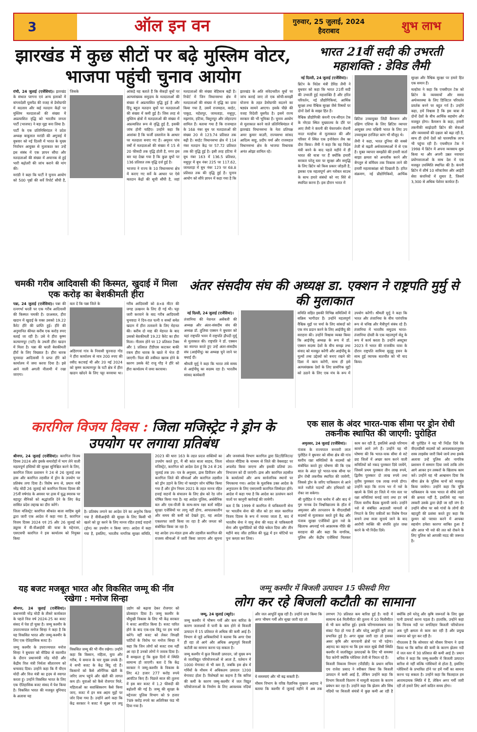3
ऑल इन वन
गुरुवार, 25 जुलाई, 2024
हैदराबाद
शुभ लाभ
झारखंड में कुछ सीटों पर बढ़े मुस्लिम वोटर, भाजपा पहुंची चुनाव आयोग
रांची, 24 जुलाई (एजेंसियां)। झारखंड के संथाल परगना एवं अन्य इलाकों में बांग्लादेशी घुसपैठ की वजह से डेमोग्राफी में बदलाव और कई मतदान केंद्रों पर मुस्लिम मतदाताओं की संख्या में अप्रत्याशित वृद्धि को भारतीय जनता पार्टी (भाजपा) ने बड़ा मुद्दा बना लिया है।
पार्टी के एक प्रतिनिधिमंडल ने प्रदेश अध्यक्ष बाबूलाल मरांडी की अगुवाई में बुधवार को नई दिल्ली में भारत के मुख्य निर्वाचन आयुक्त से मुलाकात कर उन्हें इस संबंध में एक ज्ञापन सौंपा और मतदाताओं की संख्या में अचानक से हुई भारी बढ़ोतरी की जांच कराने की मांग की।
मरांडी ने कहा कि पार्टी ने चुनाव आयोग को 500 पृष्ठों की सर्वे रिपोर्ट सौंपी है, जिसके
आंकड़े यह बताते हैं कि सैकड़ों बूथों पर अल्पसंख्यक समुदाय के मतदाताओं की संख्या में अप्रत्याशित वृद्धि हुई है और हिंदू बहुल मतदान बूथों पर मतदाताओं की संख्या में कमी हुई है। जिस तरह से मुस्लिम क्षेत्रों में मतदाताओं की संख्या में अप्रत्याशित रूप से वृद्धि हुई है, इसकी जांच होनी चाहिए। उन्होंने कहा कि आशंका है कि फर्जी दस्तावेज के आधार पर मतदाता बनाए गए हैं। अमूमन पांच वर्षों में मतदाताओं की संख्या में 15 से 20 फीसदी तक वृद्धि होती है, मगर इस बार यह देखा गया है कि कुछ बूथों पर 136 प्रतिशत तक वृद्धि दर्ज हुई है।
भाजपा ने राज्य के 10 विधानसभा क्षेत्र में कराए गए सर्वे के आधार पर ऐसे मतदान केंद्रों की सूची सौंपी है, जहां मतदाताओं की संख्या बेहिसाब बढ़ी है। रिपोर्ट में जिन विधानसभा क्षेत्र में मतदाताओं की संख्या में वृद्धि का दावा किया गया है, उसमें राजमहल, बरहेट, पाकुड़, महेशपुर, जामताड़ा, मधुपुर, मझगांव, हटिया, बिशुनपुर और लोहरदगा शामिल हैं। बताया गया है कि राजमहल के 168 नंबर बूथ पर मतदाताओं की संख्या 20 से 123.74 प्रतिशत तक बढ़ी है। बरहेट विधानसभा क्षेत्र में 114 नंबर मतदान केंद्र पर 57.72 प्रतिशत तक की वृद्धि हुई है। इसी तरह हटिया में बूथ नंबर 163 में 136.5 प्रतिशत, मधुपुर में बूथ नंबर 225 पर 117.62, जामताड़ा में बूथ नंबर 123 पर 68.8 प्रतिशत तक की वृद्धि हुई है। चुनाव आयोग को सौंपे ज्ञापन में कहा गया है कि झारखंड के अति संवेदनशील बूथों पर जांच कराई जाए तो एक सोची-समझी योजना के तहत डेमोग्राफी बदलने का षड्यंत्र सामने आएगा। इसके पीछे की वजह विदेशी घुसपैठ है। इसमें राज्य सरकार की भी भूमिका है। चुनाव आयोग से मुलाकात करने वाले प्रतिनिधिमंडल में झारखंड विधानसभा के नेता प्रतिपक्ष अमर कुमार बाउरी, राज्यसभा सांसद आदित्य साहू, प्रदीप वर्मा और राजमहल विधानसभा क्षेत्र के भाजपा विधायक अनंत ओझा शामिल रहे।
भारत 21वीं सदी की उभरती महाशक्ति : डेविड लैमी
नई दिल्ली, 24 जुलाई (एजेंसियां)।
ब्रिटेन के विदेश मंत्री डेविड लैमी ने बुधवार को कहा कि भारत 21वीं सदी की उभरती हुई महाशक्ति है और हरित परिवर्तन, नई प्रौद्योगिकियां, आर्थिक सुरक्षा तथा वैश्विक सुरक्षा जैसे विषयों पर दोनों देशों के साझा हित हैं।
वैश्विक प्रौद्योगिकी कंपनी एच-सीएल टेक के नोएडा स्थित मुख्यालय के दौरे पर आए लैमी ने कंपनी की चेयरपर्सन रोशनी नादर मल्होत्रा से मुलाकात की और परिसर में स्थित एक इनोवेशन लैब का दौरा किया। लैमी ने कहा कि वह विदेश मंत्री बनने के बाद पहले महीने में ही भारत की यात्रा पर हैं क्योंकि हमारी सरकार घरेलू स्तर पर सुरक्षा और समृद्धि के लिए ब्रिटेन को किस प्रकार जोड़ती है, इसका एक महत्वपूर्ण अंग ग्लोबल साउथ के साथ हमारे संबंधों को नए सिरे से स्थापित करना है। इस दौरान भारत में
ब्रिटिश उच्चायुक्त लिंडी कैमरून और दक्षिण एशिया के लिए ब्रिटिश व्यापार आयुक्त तथा पश्चिमी भारत के लिए उप उच्चायुक्त हरजिंदर कांग भी मौजूद थे।
लैमी ने कहा, भारत दुनिया की सबसे तेजी से बढ़ती अर्थव्यवस्थाओं में से एक है। मुक्त व्यापार समझौते की हमारी वार्ता साझा क्षमता को अनलॉक करने और बेंगलुरु से बर्मिंघम तक विकास लाने की हमारी महत्वाकांक्षा को दिखाती है। हरित संक्रमण, नई प्रौद्योगिकियों, आर्थिक सुरक्षा और वैश्विक सुरक्षा पर हमारे हित एक समान हैं।
मल्होत्रा ने कहा कि एचसीएल टेक को ब्रिटेन के व्यवसायों और समग्र अर्थव्यवस्था के लिए डिजिटल परिवर्तन प्रवर्तक बनने पर बहुत गर्व है। उन्होंने कहा, हमें विश्वास है कि इस यात्रा से दोनों देशों के बीच आर्थिक सहयोग और मजबूत होगा। कैमरून के कहा, हमारी तकनीकी साझेदारी ब्रिटेन की सेवाओं और व्यवसायों की दक्षता को बढ़ा रही है, साथ ही दोनों देशों को पारस्परिक लाभ भी पहुंचा रही है। एचसीएल टेक ने 1998 में ब्रिटेन में अपना व्यवसाय शुरू किया था और अपनी उन्नत नवाचार प्रयोगशालाओं के साथ देश में एक मजबूत उपस्थिति स्थापित की है। कंपनी ब्रिटेन में शीर्ष 10 सॉफ्टवेयर और आईटी सेवा कंपनियों में शुमार है, जिसमें 3,300 से अधिक पेशेवर कार्यरत हैं।
चमकी गरीब आदिवासी की किस्मत, खुदाई में मिला एक करोड़ का बेशकीमती हीरा
पन्ना, 24 जुलाई (एजेंसियां)। पन्ना की रत्नगर्भा धरती पर एक गरीब आदिवासी की किस्मत चमकी है। दरअसल, हीरा खदान में खुदाई के वक्त उसको 19.22 कैरेट हीरे की प्राप्ति हुई। हीरे की अनुमानित कीमत करीब एक करोड़ रुपए बताई जा रही है। उसे ये हीरा कृष्ण कल्याणपुर (पटी) के उथली हीरा खदान में मिला है। पन्ना की धरती बेशकीमती हीरों के लिए विख्यात है। हीरा धारक चुनवादा आदिवासी ने प्राप्त हीरे को कार्यालय में जमा करवा दिया है। इसे आने वाली अगली नीलामी में रखा जाएगा।
बता दें कि पन्ना जिले के
अहिरगवां गांव के निवासी चुनवादा गोंड ने हीरा कार्यालय से मात्र 200 रुपए की रसीद कटवाई थी और 20 मई 2024 को कृष्ण कल्याणपुर के पटी क्षेत्र में हीरा खदान खोदने के लिए पट्टा बनवाया था। गरीब आदिवासी को 8×8 मीटर की जगह उत्खनन के लिए दी गई थी। पट्टा जारी करवाने के बाद गरीब आदिवासी चुनवादा ने दिन-रात पत्नी व बच्चों समेत खदान में हीरा तलाशने के लिए मेहनत की। करीब दो माह की मेहनत के बाद उसको बेशकीमती 19.22 कैरेट का हीरा मिला। नीलाम होने पर 12 प्रतिशत टैक्स और 1 प्रतिशत टीडीएस काटकर बाकी रकम हीरा धारक के खाते में भेज दी जाएगी। पिता की तबीयत खराब होने के कारण उसके बेटे राजू गौड़ ने हीरे को हीरा कार्यालय में जमा करवाया।
अंतर संसदीय संघ की अध्यक्ष डा. एक्शन ने राष्ट्रपति मुर्मु से की मुलाकात
नई दिल्ली, 24 जुलाई (एजेंसियां)।
तंजानिया की नेशनल असेंबली की अध्यक्ष और अंतर-संसदीय संघ की अध्यक्ष डॉ. तुलिया एक्सन ने बुधवार को यहां राष्ट्रपति भवन में राष्ट्रपति द्रौपदी मुर्मू से मुलाकात की। राष्ट्रपति ने डॉ. एक्सन का स्वागत करते हुए उन्हें अंतर-संसदीय संघ (आईपीयू) का अध्यक्ष चुने जाने पर बधाई दी।
श्रीमती मुर्मु ने कहा कि भारत लंबे समय से आईपीयू का सदस्य रहा है। भारतीय सांसद कार्यकारी
समिति सहित इसकी विभिन्न समितियों में सक्रिय भागीदार हैं। उन्होंने महत्वपूर्ण वैश्विक मुद्दों पर चर्चा के लिए सांसदों को एक मंच प्रदान करने के लिए आईपीयू की सराहना की। उन्होंने विश्वास व्यक्त किया कि आईपीयू अध्यक्ष के रूप में डॉ. एक्सन सदस्य देशों के बीच समझ तथा संवाद को मजबूत करेंगी और आईपीयू के मूल्यों तथा उद्देश्यों को बनाए रखने की दिशा में काम करेंगी, साथ ही इसे अल्पसंख्यक देशों के लिए प्रासंगिक मुद्दों को उठाने के लिए एक मंच के रूप में उपयोग करेंगी। श्रीमती मुर्मु ने कहा कि भारत और तंजानिया के बीच पारंपरिक रूप से घनिष्ठ और मैत्रीपूर्ण संबंध रहे हैं। तंजानिया में भारतीय समुदाय भारत-तंजानिया दोस्ती के एक महत्वपूर्ण सेतु के रूप में कार्य करता है। उन्होंने अक्टूबर 2023 में भारत की राजकीय यात्रा के दौरान राष्ट्रपति सामिया सुलुहू हसन के साथ हुई व्यापक बातचीत को भी याद किया।
कारगिल विजय दिवस : जिला मजिस्ट्रेट ने ड्रोन के उपयोग पर लगाया प्रतिबंध
श्रीनगर, 24 जुलाई (एजेंसियां)। कारगिल विजय दिवस 2024 और इसके समारोहों में भाग लेने वाली महत्वपूर्ण हस्तियों की सुरक्षा सुनिश्चित करने के लिए, कारगिल जिला प्रशासन ने 24 से 26 जुलाई तक द्रास और कारगिल तहसील में ड्रोन के उपयोग पर प्रतिबंध लगा दिया है। विशेष रूप से, प्रधान मंत्री नरेंद्र मोदी 26 जुलाई को कारगिल विजय दिवस की 25वीं वर्षगांठ के अवसर पर द्रास में युद्ध स्मारक पर बहादुर सैनिकों को श्रद्धांजलि देने के लिए केंद्र शासित प्रदेश लद्दाख का दौरा करेंगे।
जिला मजिस्ट्रेट कारगिल श्रीकांत बाला साहिब सुसे द्वारा जारी एक आदेश में कहा गया है, कारगिल विजय दिवस 2024 एवं 25 और 26 जुलाई को ड्यूरस में वी-वीआईपी की यात्रा के मद्देनजर, एसएसपी कारगिल ने इस कार्यालय को नियुक्त किया
है। प्रतिबंध लगाने का आदेश देने का अनुरोध किया गया है वीवीआईपी की सुरक्षा के लिए किसी भी खतरे को दूर करने के लिए मानव रहित हवाई वाहनों (ड्रोन) का उपयोग न किया जाए। आदेश में कहा गया है, इसलिए, भारतीय नागरिक सुरक्षा समिति, 2023 की धारा 163 के तहत प्रदत्त शक्तियों का उपयोग करते हुए, मैं श्री कांत बाला साहब, जिला मजिस्ट्रेट, कारगिल को आदेश देता हूं कि 24 से 26 जुलाई तक उप- पत्र के अनुसार, द्रास डिवीजन और कारगिल जिले की सीमाओं और कारगिल तहसील को ड्रोन उड़ाने के लिए नो फ्लाइंग जोन घोषित किया गया है और ड्रोन नियम 2021 के तहत मानव रहित हवाई वाहनों के संचालन के लिए क्षेत्र को रेड जोन घोषित किया गया है। यह आदेश पुलिस, अर्धसैनिक बल और एस-पीजी के साथ-साथ रक्षा बलों सहित सुरक्षा एजेंसियों पर लागू नहीं होगा, आपातकालीन और समय की कमी को देखते हुए, यह आदेश एकतरफा जारी किया जा रहा है और जनता को संबोधित किया जा रहा है।
यह आदेश उप-मंडल द्रास और तहसील कारगिल की राजस्व सीमाओं में जारी किया जाएगा और सूचना और जनसंपर्क विभाग कारगिल द्वारा प्रिंट/डिजिटल/सोशल मीडिया के माध्यम से जिले की वेबसाइट पर अपलोड किया जाएगा और इसकी प्रतियां उप-विभाजन को दी जाएंगी। द्रास और कारगिल तहसील के कार्यालयों और अन्य सार्वजनिक स्थानों पर चिपकाया गया। आदेश के मुताबिक उक्त आदेश के अनुपालन के लिए एसएसपी कारगिल जिम्मेदार होंगे। आदेश में कहा गया है कि आदेश का उल्लंघन करने वालों पर कानूनी कार्रवाई की जायेगी।
बता दें कि 1999 में कारगिल में पाकिस्तानी सेना पर भारतीय सेना की जीत को हर साल कारगिल विजय दिवस के रूप में मनाया जाता है, बाद में भारतीय सेना ने वायु सेना की मदद से पाकिस्तानी सेना और घुसपैठियों को पीछे धकेल दिया और तीन महीने बाद जीत हासिल की युद्ध में इन चोटियों पर पुनः कब्ज़ा कर लिया।
एक साल के अंदर भारत-पाक सीमा पर ड्रोन रोधी तकनीक स्थापित की जाएगी: पुरोहित
अमृतसर, 24 जुलाई (एजेंसियां)।
पंजाब के राज्यपाल बनवारी लाल पुरोहित ने बुधवार को सीमा क्षेत्र की गांव स्तरीय रक्षा समितियों के सदस्यों को संबोधित करते हुए घोषणा की कि एक साल के अंदर पूरे भारत-पाक सीमा पर ड्रोन रोधी तकनीक स्थापित की जायेगी, जिससे ड्रोन के जरिए पाकिस्तान से आने वाले नशीले पदार्थों और हथियारों को रोका जा सकेगा।
श्री पुरोहित ने गांव धनोय में और बाद में गुरु नानक देव विश्वविद्यालय के हॉल में अमृतसर और तरनतारन के वीएलडीसी सदस्यों से मुलाकात करते हुये केंद्र और पंजाब सुरक्षा एजेंसियों द्वारा नशे के खिलाफ अपनाई गये आक्रामक नीति की सराहना की और कहा कि नागरिक, पुलिस और केंद्रीय एजेंसियां मिलकर काम कर रही हैं, इसलिये अच्छे परिणाम सामने आने लगे हैं। उन्होंने यह भी घोषणा की कि भारत-पाक सीमा से सटे छह जिलों में अच्छा काम करने वाली समितियों को नकद पुरस्कार दिये जायेंगे, जिसमें प्रथम पुरस्कार तीन लाख रुपये, द्वितीय पुरस्कार दो लाख रुपये तथा तृतीय पुरस्कार एक लाख रुपये होगा। उन्होंने कहा कि राज्य भर में नशे के खात्मे के लिये हर जिले में गांव स्तर पर रक्षा समितियां बनाई जाएं तथा हर वर्ष जिला स्तरीय बैठक बुलायी जाये। उन्होंने नशे से संबंधित अदालती मामलों से निपटने के लिए वकीलों का विशेष पैनल बनाने तथा सजा सुनाये जाने के बाद आरोपी व्यक्ति की संपत्ति तुरंत जब्त करने के भी निर्देश दिये।
श्री पुरोहित ने यह भी निर्देश दिये कि वीएलडीसी सदस्यों को आवश्यकतानुसार शस्त्र लाइसेंस जारी किये जायें तथा इसके अलावा उन्हें पुलिस और नागरिक प्रशासन में सम्मान दिया जाये ताकि लोग आगे आकर इन तस्करों के खिलाफ काम करें। उन्होंने यह भी आश्वासन दिया कि सीमा क्षेत्र के पुलिस थानों को मजबूत किया जायेगा। उन्होंने कहा कि चूंकि पाकिस्तान के पास भारत से सीधे लड़ने की क्षमता नहीं है, इसलिये यह नशा तस्करी उसके द्वारा छेड़ी जा रही जंग है। उन्होंने सीमा पर बसे गांवों के लोगों की बहादुरी की प्रशंसा करते हुए कहा कि दुश्मन को परास्त करने में आपका सहयोग हमेशा कारगर साबित हुआ है और आज भी नशे की लत को रोकने के लिए पुलिस को आपकी मदद की जरूरत है।
यह बजट मजबूत भारत और विकसित जम्मू की नींव रखेगा : मनोज सिन्हा
श्रीनगर, 24 जुलाई (एजेंसियां)। प्रधानमंत्री नरेंद्र मोदी के तीसरे कार्यकाल के पहले वित्त वर्ष 2024-25 का बजट संसद में पेश हो चुका है। जम्मू कश्मीर के उपराज्यपाल मनोज सिन्हा ने कहा है कि यह विकसित भारत और जम्मू-कश्मीर के लिए एक ऐतिहासिक बजट है।
जम्मू कश्मीर के उपराज्यपाल मनोज सिन्हा ने बुधवार को मीडिया से बातचीत के दौरान प्रधानमंत्री नरेंद्र मोदी और केंद्रीय वित्त मंत्री निर्मला सीतारमण को धन्यवाद दिया। उन्होंने कहा कि मैं पीएम मोदी और वित्त मंत्री का हृदय से स्वागत करता हूं। उन्होंने विकसित भारत के लिए एक ऐतिहासिक बजट संसद में पेश किया है। विकसित भारत की मजबूत बुनियाद के अलावा यह
विकसित जम्मू की भी नींव रखेगा। उन्होंने कहा कि किसान, महिला, युवा और गरीब, ये समाज के चार मुख्य तपके हैं। ये सभी बजट के केंद्र बिंदु रहे हैं। किसानों को कैसे ऑर्गेनिक खेती के जरिए लाभ पहुंचे और खेती की लागत कम हो। युवाओं को कैसे रोजगार मिले, महिलाओं का सशक्तिकरण कैसे किया जाए, बजट में इन सब अहम मुद्दों पर जोर दिया गया है। उन्होंने आगे कहा कि केंद्र सरकार ने बजट में सूक्ष्म एवं लघु उद्योग को बढ़ावा देकर रोजगार को प्रोत्साहन दिया है। जम्मू कश्मीर के चौमुखी विकास के लिए भी केंद्र सरकार ने बजट आवंटित किया है। बजट पारित होने के बाद एक-एक बिंदु पर हम चर्चा करेंगे। वहीं बजट को लेकर विपक्षी पार्टियों के विरोध पर मनोज सिन्हा ने कहा कि जिन लोगों को बजट रास नहीं आ रहा है उनको लोगों ने जवाब दिया है। मैं समझता हूं कि कुछ दिनों में स्थिति सामान्य हो जाएगी। बता दें कि केंद्र सरकार ने जम्मू-कश्मीर के विकास के लिए 42 हजार 277 करोड़ रुपये आवंटित किए हैं। पिछले साल की तुलना में इस बार बजट में 1.2 फीसदी की बढ़ोतरी की गई है। जम्मू की सुरक्षा के मद्देनजर पुलिस विभाग को 9 हजार 789 करोड़ रुपये का अतिरिक्त फंड भी दिया गया है।
जम्मू कश्मीर में बिजली उत्पादन 15 फीसदी गिरा
लोग कर रहे बिजली कटौती का सामाना
जम्मू, 24 जुलाई (ब्यूरो)।
जम्मू कश्मीर में भीषण गर्मी और कम बारिश के कारण जलाशयों में पानी के कम होने से बिजली उत्पादन में 15 प्रतिशत से अधिक की कमी आई है। विभाग से जुड़े अधिकारियों ने बताया कि अगर ऐसा ही रहा तो आगे और अधिक अभूतपूर्व बिजली कटौती का सामना करना पड़ सकता है।
जम्मू कश्मीर में कुल बिजली उत्पादन, जो मुख्य रूप से जलविद्युत परियोजनाओं से आता है, वर्तमान में 1000 मेगावाट से भी कम है, जबकि इस क्षेत्र में गर्मियों के मौसम में अधिकतम उत्पादन 1200 मेगावाट होता है। विशेषज्ञों का कहना है कि बारिश की कमी के कारण जम्मू-कश्मीर में जल विद्युत परियोजनाओं के निर्माण के लिए आवश्यक नदियां और जल आपूर्ति सूख रही है। उन्होंने दावा किया कि अगर भीषण गर्मी और सूखा जारी रहा तो
ये समस्याएं और भी बढ़ सकती हैं।
मौसम विभाग के वरिष्ठ वैज्ञानिक मुख्तार अहमद ने बताया कि कश्मीर में जुलाई महीने में अब तक लगभग 70 प्रतिशत कम बारिश हुई है। वादी में सामान्य 64 मिलीमीटर की तुलना में 10 मिलीमीटर से भी कम बारिश हुई। इसके परिणामस्वरूप जल संकट पैदा हो गया है और घरेलू आपूर्ति बुरी तरह प्रभावित हुई है। अगर सूखा जारी रहा तो इसका असर कृषि और बागवानी क्षेत्रों पर भी पड़ेगा। अहमद का कहना था कि इस साल सूखे जैसी स्थिति कश्मीर में जलविद्युत उत्पादकों के लिए भी समस्या पैदा करेगी क्योंकि ग्लेशियर तेजी से पिघल रहे हैं।
बिजली विकास विभाग (पीडीडी) के प्रधान सचिव एच राजेश प्रसाद ने स्वीकार किया कि बिजली उत्पादन में कमी आई है, लेकिन उन्होंने कहा कि विभाग बिजली वितरण में मामूली बदलाव के कारण प्रबंधन कर रहा है। उन्होंने कहा कि झेलम और सिंध नदियों पर बिजली संयंत्रों में कुछ कमी आ रही है क्योंकि हमें घरेलू और कृषि जरूरतों के लिए कुछ पानी डायवर्ट करना पड़ता है। हालांकि, उन्होंने कहा कि चिनाब नदी पर बगलिहार बिजली परियोजना अब पूरी क्षमता से काम कर रही है और प्रमुख जरूरत को पूरा कर रही है।
गौरतलब है कि सोमवार को मौसम विभाग ने दावा किया था कि बारिश की कमी के कारण झेलम नदी में जल स्तर में 30 प्रतिशत की कमी आई है। प्रधान सचिव ने कहा कि जम्मू-कश्मीर में बिजली उत्पादन बारिश से नहीं बल्कि ग्लेशियरों से होता है, इसलिए ग्लेशियरों के प्रभावित होने पर हमें गर्मी का सामना करना पड़ सकता है। उन्होंने कहा कि फिलहाल हम आरामदायक स्थिति में हैं, लेकिन अगर गर्मी जारी रही तो हमारे लिए आगे कठिन समय होगा।